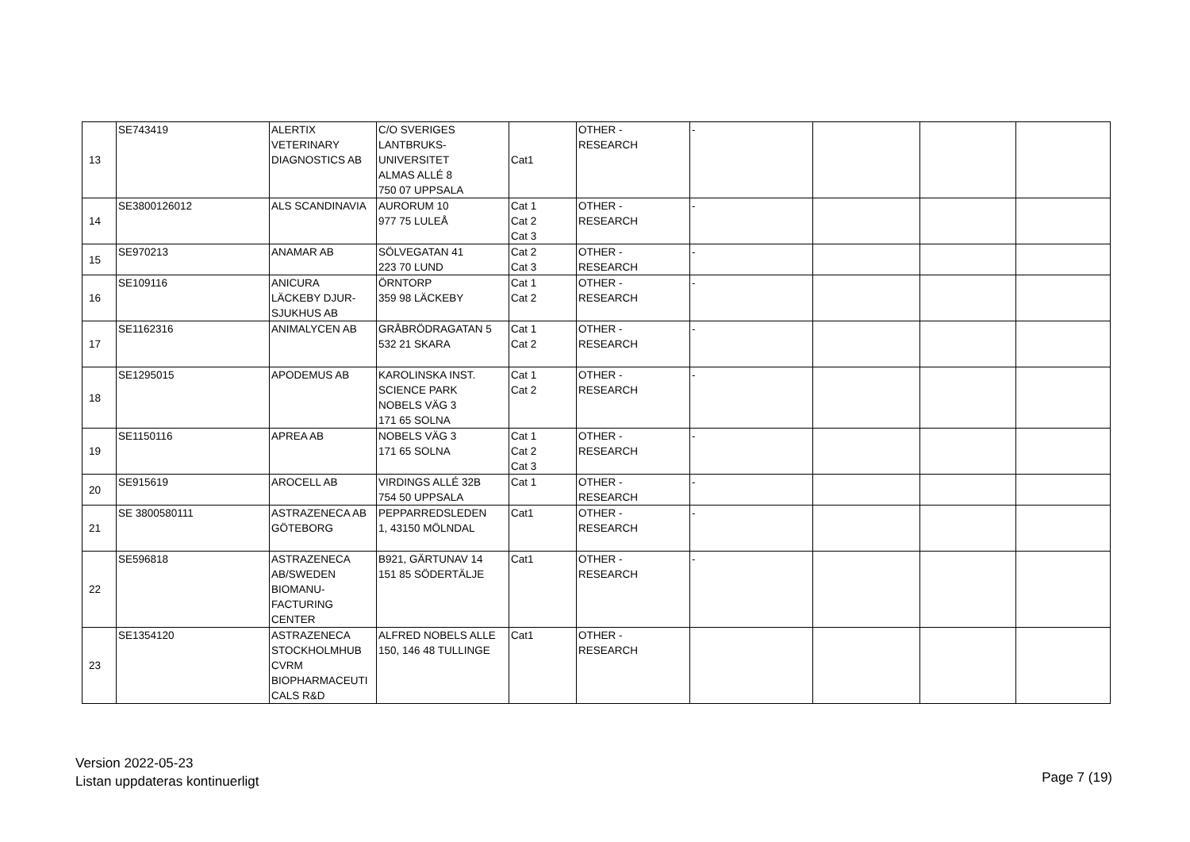| 13 | SE743419 | ALERTIX VETERINARY DIAGNOSTICS AB | C/O SVERIGES LANTBRUKS- UNIVERSITET ALMAS ALLÉ 8 750 07 UPPSALA | Cat1 | OTHER - RESEARCH | - | | | |
| 14 | SE3800126012 | ALS SCANDINAVIA | AURORUM 10 977 75 LULEÅ | Cat 1 Cat 2 Cat 3 | OTHER - RESEARCH | - | | | |
| 15 | SE970213 | ANAMAR AB | SÖLVEGATAN 41 223 70 LUND | Cat 2 Cat 3 | OTHER - RESEARCH | - | | | |
| 16 | SE109116 | ANICURA LÄCKEBY DJUR- SJUKHUS AB | ÖRNTORP 359 98 LÄCKEBY | Cat 1 Cat 2 | OTHER - RESEARCH | - | | | |
| 17 | SE1162316 | ANIMALYCEN AB | GRÅBRÖDRAGATAN 5 532 21 SKARA | Cat 1 Cat 2 | OTHER - RESEARCH | - | | | |
| 18 | SE1295015 | APODEMUS AB | KAROLINSKA INST. SCIENCE PARK NOBELS VÄG 3 171 65 SOLNA | Cat 1 Cat 2 | OTHER - RESEARCH | - | | | |
| 19 | SE1150116 | APREA AB | NOBELS VÄG 3 171 65 SOLNA | Cat 1 Cat 2 Cat 3 | OTHER - RESEARCH | - | | | |
| 20 | SE915619 | AROCELL AB | VIRDINGS ALLÉ 32B 754 50 UPPSALA | Cat 1 | OTHER - RESEARCH | - | | | |
| 21 | SE 3800580111 | ASTRAZENECA AB GÖTEBORG | PEPPARREDSLEDEN 1, 43150 MÖLNDAL | Cat1 | OTHER - RESEARCH | - | | | |
| 22 | SE596818 | ASTRAZENECA AB/SWEDEN BIOMANU- FACTURING CENTER | B921, GÄRTUNAV 14 151 85 SÖDERTÄLJE | Cat1 | OTHER - RESEARCH | - | | | |
| 23 | SE1354120 | ASTRAZENECA STOCKHOLMHUB CVRM BIOPHARMACEUTI CALS R&D | ALFRED NOBELS ALLE 150, 146 48 TULLINGE | Cat1 | OTHER - RESEARCH | | | | |
Version 2022-05-23
Listan uppdateras kontinuerligt
Page 7 (19)